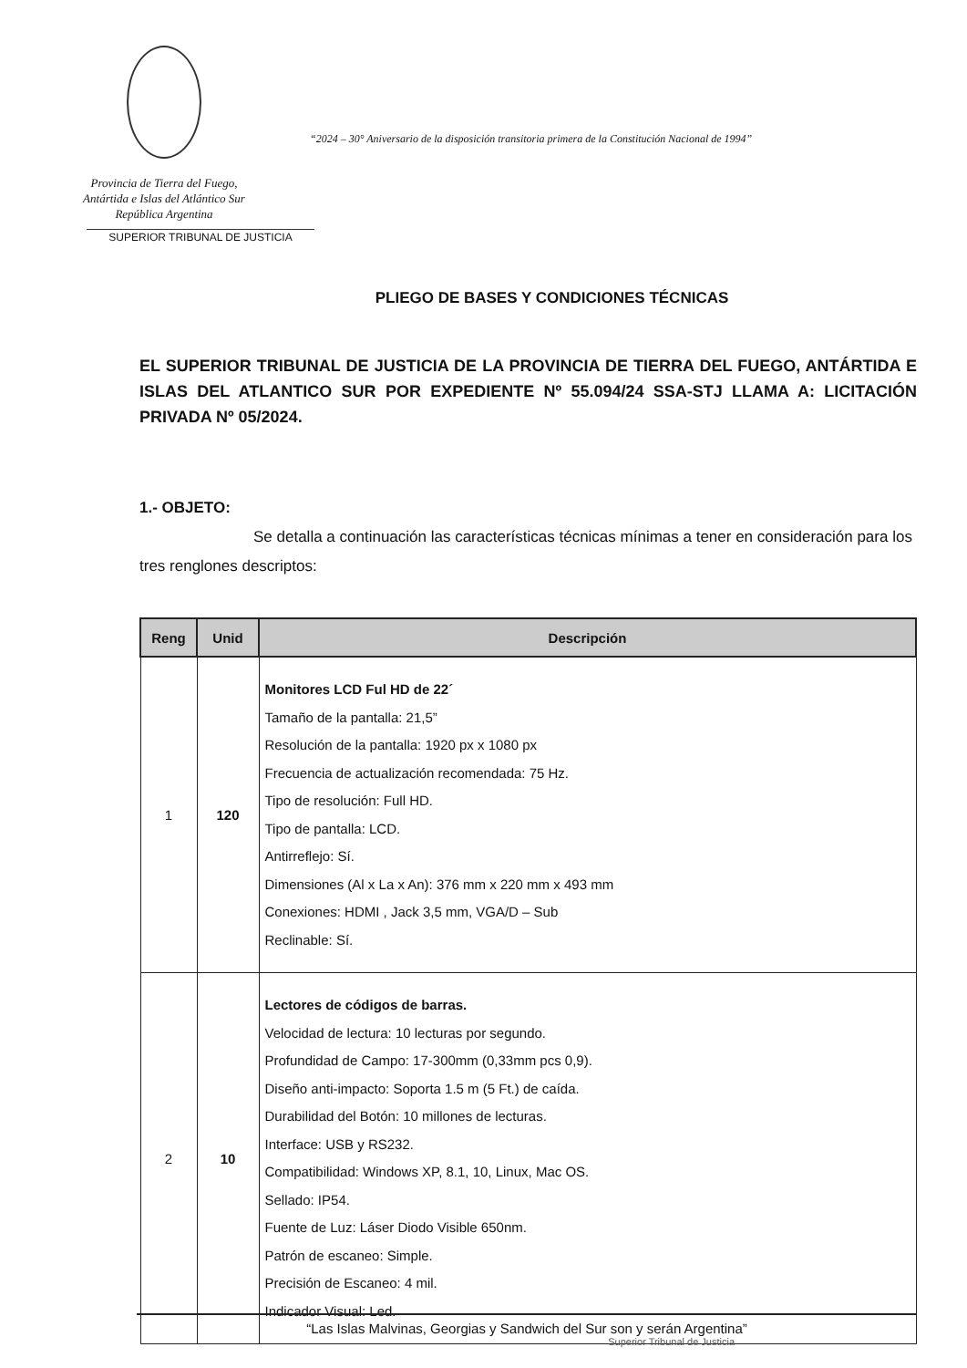Provincia de Tierra del Fuego,
Antártida e Islas del Atlántico Sur
República Argentina
SUPERIOR TRIBUNAL DE JUSTICIA
“2024 – 30° Aniversario de la disposición transitoria primera de la Constitución Nacional de 1994”
PLIEGO DE BASES Y CONDICIONES TÉCNICAS
EL SUPERIOR TRIBUNAL DE JUSTICIA DE LA PROVINCIA DE TIERRA DEL FUEGO, ANTÁRTIDA E ISLAS DEL ATLANTICO SUR POR EXPEDIENTE Nº 55.094/24 SSA-STJ LLAMA A: LICITACIÓN PRIVADA Nº 05/2024.
1.- OBJETO:
Se detalla a continuación las características técnicas mínimas a tener en consideración para los tres renglones descriptos:
| Reng | Unid | Descripción |
| --- | --- | --- |
| 1 | 120 | Monitores LCD Ful HD de 22´ Tamaño de la pantalla: 21,5” Resolución de la pantalla: 1920 px x 1080 px Frecuencia de actualización recomendada: 75 Hz. Tipo de resolución: Full HD. Tipo de pantalla: LCD. Antirreflejo: Sí. Dimensiones (Al x La x An): 376 mm x 220 mm x 493 mm Conexiones: HDMI , Jack 3,5 mm, VGA/D – Sub Reclinable: Sí. |
| 2 | 10 | Lectores de códigos de barras. Velocidad de lectura: 10 lecturas por segundo. Profundidad de Campo: 17-300mm (0,33mm pcs 0,9). Diseño anti-impacto: Soporta 1.5 m (5 Ft.) de caída. Durabilidad del Botón: 10 millones de lecturas. Interface: USB y RS232. Compatibilidad: Windows XP, 8.1, 10, Linux, Mac OS. Sellado: IP54. Fuente de Luz: Láser Diodo Visible 650nm. Patrón de escaneo: Simple. Precisión de Escaneo: 4 mil. Indicador Visual: Led. |
“Las Islas Malvinas, Georgias y Sandwich del Sur son y serán Argentina”
Superior Tribunal de Justicia